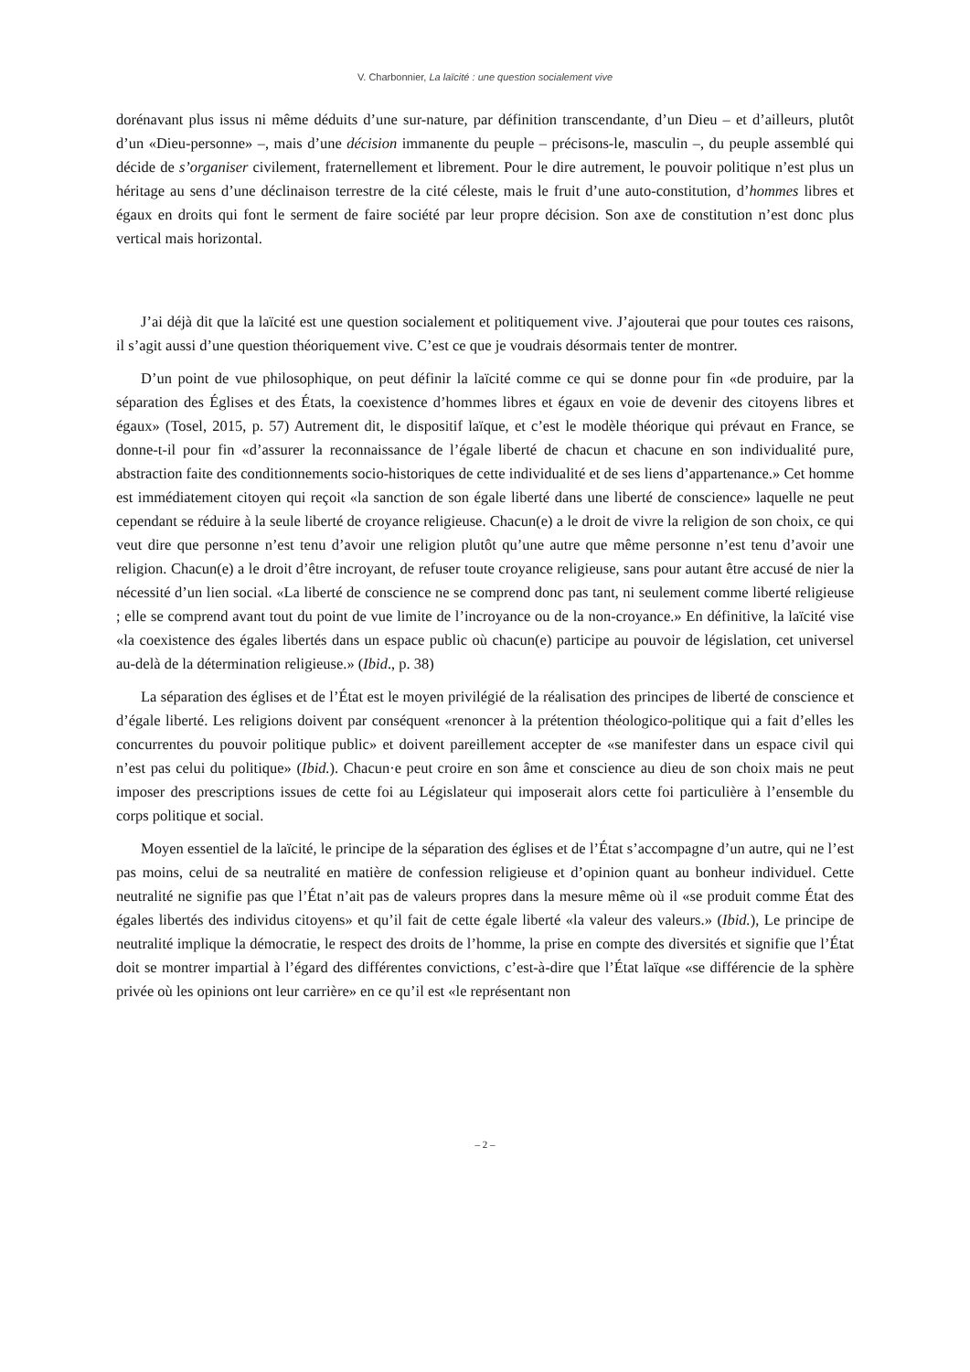V. Charbonnier, La laïcité : une question socialement vive
dorénavant plus issus ni même déduits d’une sur-nature, par définition transcendante, d’un Dieu – et d’ailleurs, plutôt d’un «Dieu-personne» –, mais d’une décision immanente du peuple – précisons-le, masculin –, du peuple assemblé qui décide de s’organiser civilement, fraternellement et librement. Pour le dire autrement, le pouvoir politique n’est plus un héritage au sens d’une déclinaison terrestre de la cité céleste, mais le fruit d’une auto-constitution, d’hommes libres et égaux en droits qui font le serment de faire société par leur propre décision. Son axe de constitution n’est donc plus vertical mais horizontal.
J’ai déjà dit que la laïcité est une question socialement et politiquement vive. J’ajouterai que pour toutes ces raisons, il s’agit aussi d’une question théoriquement vive. C’est ce que je voudrais désormais tenter de montrer.
D’un point de vue philosophique, on peut définir la laïcité comme ce qui se donne pour fin «de produire, par la séparation des Églises et des États, la coexistence d’hommes libres et égaux en voie de devenir des citoyens libres et égaux» (Tosel, 2015, p. 57) Autrement dit, le dispositif laïque, et c’est le modèle théorique qui prévaut en France, se donne-t-il pour fin «d’assurer la reconnaissance de l’égale liberté de chacun et chacune en son individualité pure, abstraction faite des conditionnements socio-historiques de cette individualité et de ses liens d’appartenance.» Cet homme est immédiatement citoyen qui reçoit «la sanction de son égale liberté dans une liberté de conscience» laquelle ne peut cependant se réduire à la seule liberté de croyance religieuse. Chacun(e) a le droit de vivre la religion de son choix, ce qui veut dire que personne n’est tenu d’avoir une religion plutôt qu’une autre que même personne n’est tenu d’avoir une religion. Chacun(e) a le droit d’être incroyant, de refuser toute croyance religieuse, sans pour autant être accusé de nier la nécessité d’un lien social. «La liberté de conscience ne se comprend donc pas tant, ni seulement comme liberté religieuse ; elle se comprend avant tout du point de vue limite de l’incroyance ou de la non-croyance.» En définitive, la laïcité vise «la coexistence des égales libertés dans un espace public où chacun(e) participe au pouvoir de législation, cet universel au-delà de la détermination religieuse.» (Ibid., p. 38)
La séparation des églises et de l’État est le moyen privilégié de la réalisation des principes de liberté de conscience et d’égale liberté. Les religions doivent par conséquent «renoncer à la prétention théologico-politique qui a fait d’elles les concurrentes du pouvoir politique public» et doivent pareillement accepter de «se manifester dans un espace civil qui n’est pas celui du politique» (Ibid.). Chacun·e peut croire en son âme et conscience au dieu de son choix mais ne peut imposer des prescriptions issues de cette foi au Législateur qui imposerait alors cette foi particulière à l’ensemble du corps politique et social.
Moyen essentiel de la laïcité, le principe de la séparation des églises et de l’État s’accompagne d’un autre, qui ne l’est pas moins, celui de sa neutralité en matière de confession religieuse et d’opinion quant au bonheur individuel. Cette neutralité ne signifie pas que l’État n’ait pas de valeurs propres dans la mesure même où il «se produit comme État des égales libertés des individus citoyens» et qu’il fait de cette égale liberté «la valeur des valeurs.» (Ibid.), Le principe de neutralité implique la démocratie, le respect des droits de l’homme, la prise en compte des diversités et signifie que l’État doit se montrer impartial à l’égard des différentes convictions, c’est-à-dire que l’État laïque «se différencie de la sphère privée où les opinions ont leur carrière» en ce qu’il est «le représentant non
– 2 –